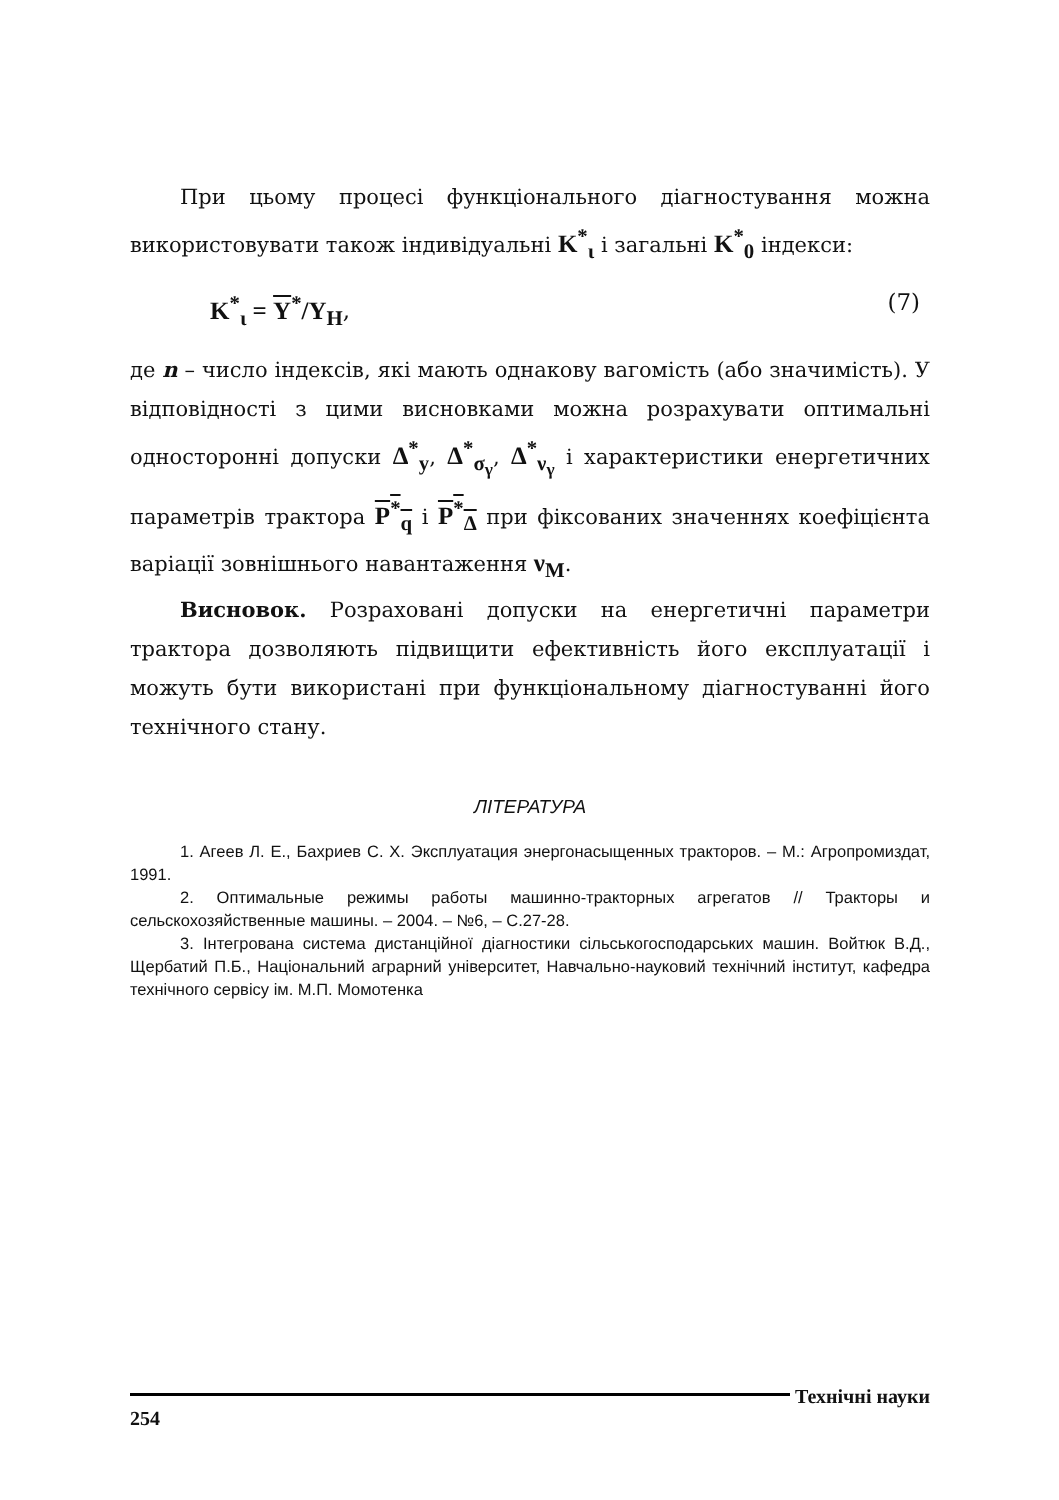При цьому процесі функціонального діагностування можна використовувати також індивідуальні K<sup>*</sup><sub>ι</sub> і загальні K<sup>*</sup><sub>0</sub> індекси:
K<sup>*</sup><sub>ι</sub> = Y<sup>*</sup>/Y<sub>H</sub>, (7)
де n – число індексів, які мають однакову вагомість (або значимість). У відповідності з цими висновками можна розрахувати оптимальні односторонні допуски Δ<sup>*</sup><sub>y</sub>, Δ<sup>*</sup><sub>σ<sub>γ</sub></sub>, Δ<sup>*</sup><sub>ν<sub>γ</sub></sub> і характеристики енергетичних параметрів трактора P<sup>*</sup><sub>q</sub> і P<sup>*</sup><sub>Δ</sub> при фіксованих значеннях коефіцієнта варіації зовнішнього навантаження ν<sub>M</sub>.
Висновок. Розраховані допуски на енергетичні параметри трактора дозволяють підвищити ефективність його експлуатації і можуть бути використані при функціональному діагностуванні його технічного стану.
ЛІТЕРАТУРА
1. Агеев Л. Е., Бахриев С. Х. Эксплуатация энергонасыщенных тракторов. – М.: Агропромиздат, 1991.
2. Оптимальные режимы работы машинно-тракторных агрегатов // Тракторы и сельскохозяйственные машины. – 2004. – №6, – С.27-28.
3. Інтегрована система дистанційної діагностики сільськогосподарських машин. Войтюк В.Д., Щербатий П.Б., Національний аграрний університет, Навчально-науковий технічний інститут, кафедра технічного сервісу ім. М.П. Момотенка
254 Технічні науки